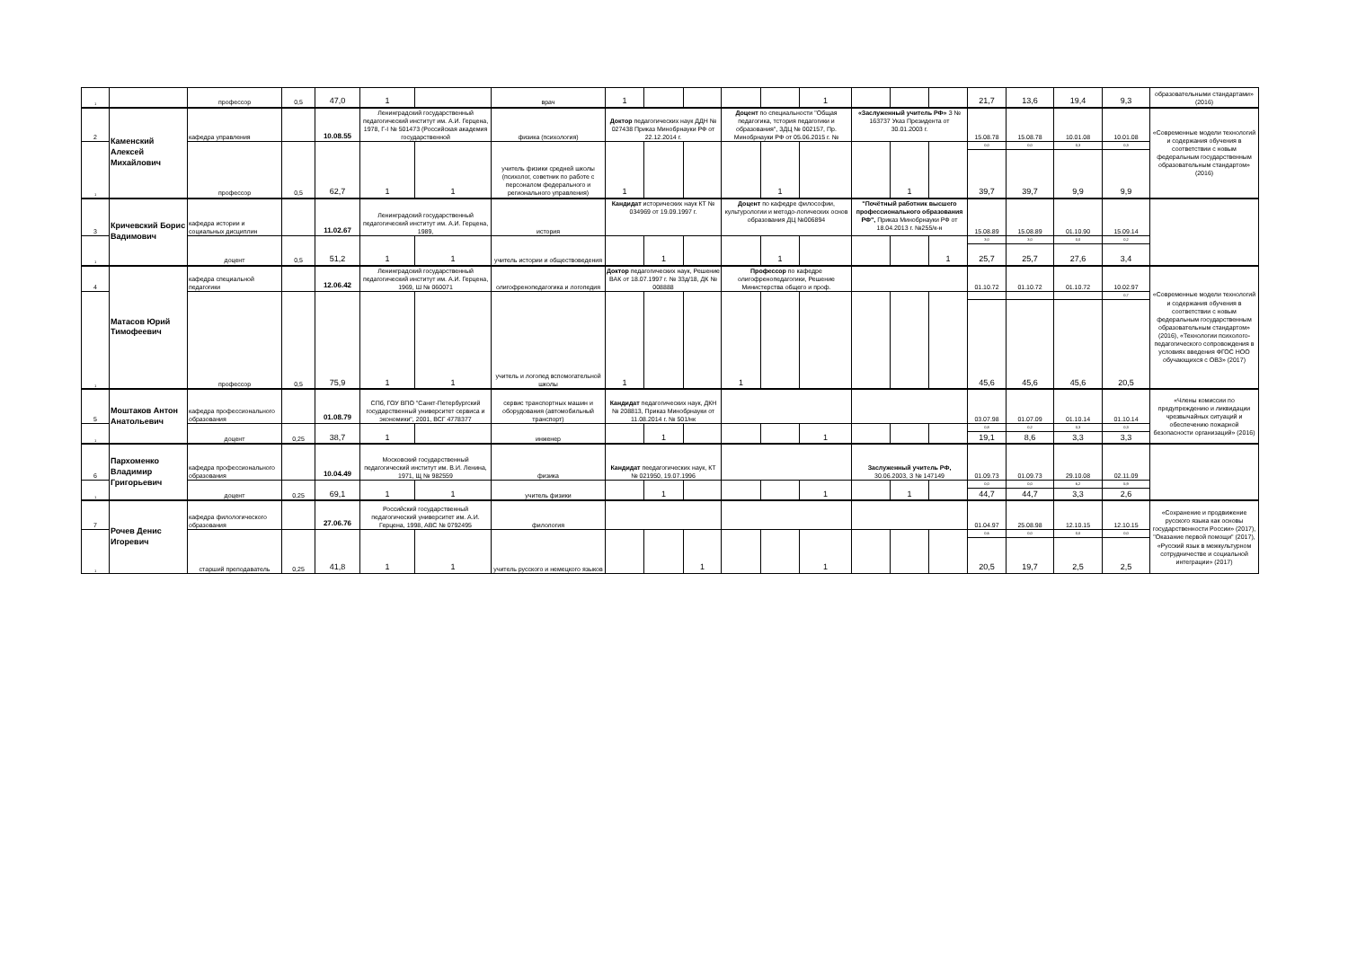| 1 | | профессор | 0,5 | 47,0 | 1 | | врач | 1 | | | | | 1 | | | | 21,7 | 13,6 | 19,4 | 9,3 | образовательными стандартами» (2016) |
| 2 | Каменский Алексей Михайлович | кафедра управления | | 10.08.55 | Ленинградский государственный педагогический институт им. А.И. Герцена, 1978, Г-I № 501473 (Российская академия государственной | | физика (психология) | Доктор педагогических наук ДДН № 027438 Приказ Минобрнауки РФ от 22.12.2014 г. | | | Доцент по специальности "Общая педагогика, тстория педагогики и образования", ЗДЦ № 002157, Пр. Минобрнауки РФ от 05.06.2015 г. № | | | «Заслуженный учитель РФ» З № 163737 Указ Президента от 30.01.2003 г. | | | 15.08.78 | 15.08.78 | 10.01.08 | 10.01.08 | «Современные модели технологий и содержания обучения в соответствии с новым федеральным государственным образовательным стандартом» (2016) |
| 1 | | профессор | 0,5 | 62,7 | 1 | 1 | учитель физики средней школы (психолог, советник по работе с персоналом федерального и регионального управления) | 1 | | | | 1 | | | 1 | | 0,0 | 0,0 | 0,3 | 0,3 | |
| | | | | | | | | | | | | | | | | | 39,7 | 39,7 | 9,9 | 9,9 | |
| 3 | Кричевский Борис Вадимович | кафедра истории и социальных дисциплин | | 11.02.67 | Ленинградский государственный педагогический институт им. А.И. Герцена, 1989, | | история | Кандидат исторических наук КТ № 034969 от 19.09.1997 г. | | | Доцент по кафедре философии, культурологии и методо-логических основ образования ДЦ №006894 | | | "Почётный работник высшего профессионального образования РФ", Приказ Минобрнауки РФ от 18.04.2013 г. №255/к-н | | | 15.08.89 | 15.08.89 | 01.10.90 | 15.09.14 | |
| 1 | | доцент | 0,5 | 51,2 | 1 | 1 | учитель истории и обществоведения | | 1 | | | 1 | | | | 1 | 3,0 | 3,0 | 0,0 | 0,2 | |
| | | | | | | | | | | | | | | | | | 25,7 | 25,7 | 27,6 | 3,4 | |
| 4 | Матасов Юрий Тимофеевич | кафедра специальной педагогики | | 12.06.42 | Ленинградский государственный педагогический институт им. А.И. Герцена, 1969, Ш № 060071 | | олигофренопедагогика и логопедия | Доктор педагогических наук, Решение ВАК от 18.07.1997 г. № 33д/18, ДК № 008888 | | | Профессор по кафедре олигофренопедагогики, Решение Министерства общего и проф. | | | | | | 01.10.72 | 01.10.72 | 01.10.72 | 10.02.97 | «Современные модели технологий и содержания обучения в соответствии с новым федеральным государственным образовательным стандартом» (2016), «Технологии психолого-педагогического сопровождения в условиях введения ФГОС НОО обучающихся с ОВЗ» (2017) |
| 1 | | профессор | 0,5 | 75,9 | 1 | 1 | учитель и логопед вспомогательной школы | 1 | | | 1 | | | | | | | | | 0,7 | |
| | | | | | | | | | | | | | | | | | 45,6 | 45,6 | 45,6 | 20,5 | |
| 5 | Моштаков Антон Анатольевич | кафедра профессионального образования | | 01.08.79 | СПб, ГОУ ВПО "Санкт-Петербургский государственный университет сервиса и экономики", 2001, ВСГ 4778377 | | сервис транспортных машин и оборудования (автомобильный транспорт) | Кандидат педагогических наук, ДКН № 208813, Приказ Минобрнауки от 11.08.2014 г. № 501/нк | | | | | | | | | 03.07.98 | 01.07.09 | 01.10.14 | 01.10.14 | «Члены комиссии по предупреждению и ликвидации чрезвычайных ситуаций и обеспечению пожарной безопасности организаций» (2016) |
| 1 | | доцент | 0,25 | 38,7 | 1 | | инженер | | 1 | | | | 1 | | | | 0,8 | 0,2 | 0,3 | 0,3 | |
| | | | | | | | | | | | | | | | | | 19,1 | 8,6 | 3,3 | 3,3 | |
| 6 | Пархоменко Владимир Григорьевич | кафедра профессионального образования | | 10.04.49 | Московский государственный педагогический институт им. В.И. Ленина, 1971, Щ № 982559 | | физика | Кандидат пеедагогических наук, КТ № 021950, 19.07.1996 | | | | | | Заслуженный учитель РФ, 30.06.2003, З № 147149 | | | 01.09.73 | 01.09.73 | 29.10.08 | 02.11.09 | |
| 1 | | доцент | 0,25 | 69,1 | 1 | 1 | учитель физики | | 1 | | | | 1 | | 1 | | 0,0 | 0,0 | 6,2 | 5,9 | |
| | | | | | | | | | | | | | | | | | 44,7 | 44,7 | 3,3 | 2,6 | |
| 7 | Рочев Денис Игоревич | кафедра филологического образования | | 27.06.76 | Российский государственный педагогический университет им. А.И. Герцена, 1998, АВС № 0792495 | | филология | | | | | | | | | | 01.04.97 | 25.08.98 | 12.10.15 | 12.10.15 | «Сохранение и продвижение русского языка как основы государственности России» (2017), "Оказание первой помощи" (2017), «Русский язык в межкультурном сотрудничестве и социальной интеграции» (2017) |
| 1 | | старший преподаватель | 0,25 | 41,8 | 1 | 1 | учитель русского и немецкого языков | | | 1 | | | 1 | | | | 0,6 | 0,0 | 0,0 | 0,0 | |
| | | | | | | | | | | | | | | | | | 20,5 | 19,7 | 2,5 | 2,5 | |